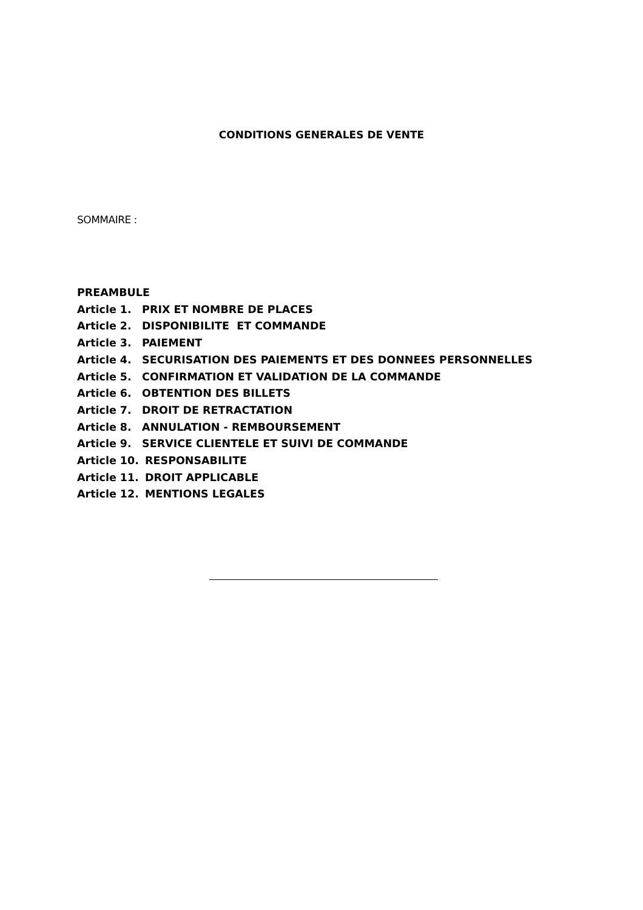CONDITIONS GENERALES DE VENTE
SOMMAIRE :
PREAMBULE
Article 1. PRIX ET NOMBRE DE PLACES
Article 2. DISPONIBILITE ET COMMANDE
Article 3. PAIEMENT
Article 4. SECURISATION DES PAIEMENTS ET DES DONNEES PERSONNELLES
Article 5. CONFIRMATION ET VALIDATION DE LA COMMANDE
Article 6. OBTENTION DES BILLETS
Article 7. DROIT DE RETRACTATION
Article 8. ANNULATION - REMBOURSEMENT
Article 9. SERVICE CLIENTELE ET SUIVI DE COMMANDE
Article 10. RESPONSABILITE
Article 11. DROIT APPLICABLE
Article 12. MENTIONS LEGALES